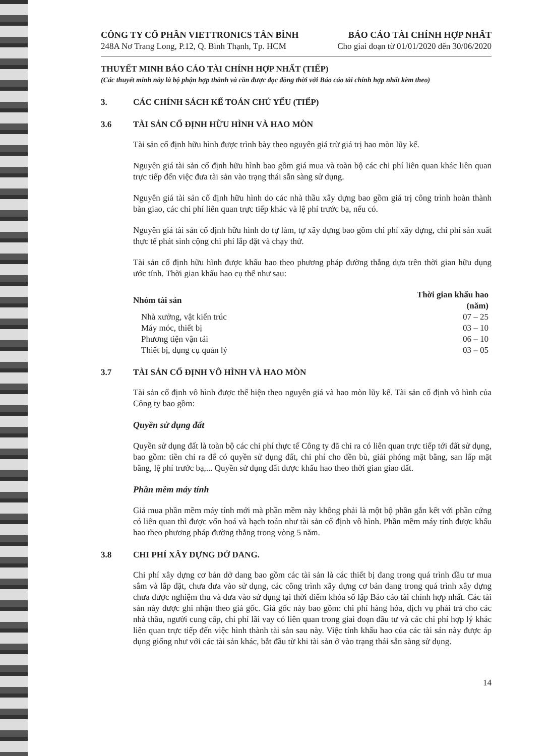CÔNG TY CỔ PHẦN VIETTRONICS TÂN BÌNH
248A Nơ Trang Long, P.12, Q. Bình Thạnh, Tp. HCM
BÁO CÁO TÀI CHÍNH HỢP NHẤT
Cho giai đoạn từ 01/01/2020 đến 30/06/2020
THUYẾT MINH BÁO CÁO TÀI CHÍNH HỢP NHẤT (TIẾP)
(Các thuyết minh này là bộ phận hợp thành và cần được đọc đồng thời với Báo cáo tài chính hợp nhất kèm theo)
3. CÁC CHÍNH SÁCH KẾ TOÁN CHỦ YẾU (TIẾP)
3.6 TÀI SẢN CỐ ĐỊNH HỮU HÌNH VÀ HAO MÒN
Tài sản cố định hữu hình được trình bày theo nguyên giá trừ giá trị hao mòn lũy kế.
Nguyên giá tài sản cố định hữu hình bao gồm giá mua và toàn bộ các chi phí liên quan khác liên quan trực tiếp đến việc đưa tài sản vào trạng thái sẵn sàng sử dụng.
Nguyên giá tài sản cố định hữu hình do các nhà thầu xây dựng bao gồm giá trị công trình hoàn thành bàn giao, các chi phí liên quan trực tiếp khác và lệ phí trước bạ, nếu có.
Nguyên giá tài sản cố định hữu hình do tự làm, tự xây dựng bao gồm chi phí xây dựng, chi phí sản xuất thực tế phát sinh cộng chi phí lắp đặt và chạy thử.
Tài sản cố định hữu hình được khấu hao theo phương pháp đường thẳng dựa trên thời gian hữu dụng ước tính. Thời gian khấu hao cụ thể như sau:
| Nhóm tài sản | Thời gian khấu hao (năm) |
| --- | --- |
| Nhà xưởng, vật kiến trúc | 07 – 25 |
| Máy móc, thiết bị | 03 – 10 |
| Phương tiện vận tải | 06 – 10 |
| Thiết bị, dụng cụ quản lý | 03 – 05 |
3.7 TÀI SẢN CỐ ĐỊNH VÔ HÌNH VÀ HAO MÒN
Tài sản cố định vô hình được thể hiện theo nguyên giá và hao mòn lũy kế. Tài sản cố định vô hình của Công ty bao gồm:
Quyền sử dụng đất
Quyền sử dụng đất là toàn bộ các chi phí thực tế Công ty đã chi ra có liên quan trực tiếp tới đất sử dụng, bao gồm: tiền chi ra để có quyền sử dụng đất, chi phí cho đền bù, giải phóng mặt bằng, san lấp mặt bằng, lệ phí trước bạ,... Quyền sử dụng đất được khấu hao theo thời gian giao đất.
Phần mềm máy tính
Giá mua phần mềm máy tính mới mà phần mềm này không phải là một bộ phần gắn kết với phần cứng có liên quan thì được vốn hoá và hạch toán như tài sản cố định vô hình. Phần mềm máy tính được khấu hao theo phương pháp đường thẳng trong vòng 5 năm.
3.8 CHI PHÍ XÂY DỰNG DỞ DANG.
Chi phí xây dựng cơ bản dở dang bao gồm các tài sản là các thiết bị đang trong quá trình đầu tư mua sắm và lắp đặt, chưa đưa vào sử dụng, các công trình xây dựng cơ bản đang trong quá trình xây dựng chưa được nghiệm thu và đưa vào sử dụng tại thời điểm khóa sổ lập Báo cáo tài chính hợp nhất. Các tài sản này được ghi nhận theo giá gốc. Giá gốc này bao gồm: chi phí hàng hóa, dịch vụ phải trả cho các nhà thầu, người cung cấp, chi phí lãi vay có liên quan trong giai đoạn đầu tư và các chi phí hợp lý khác liên quan trực tiếp đến việc hình thành tài sản sau này. Việc tính khấu hao của các tài sản này được áp dụng giống như với các tài sản khác, bắt đầu từ khi tài sản ở vào trạng thái sẵn sàng sử dụng.
14